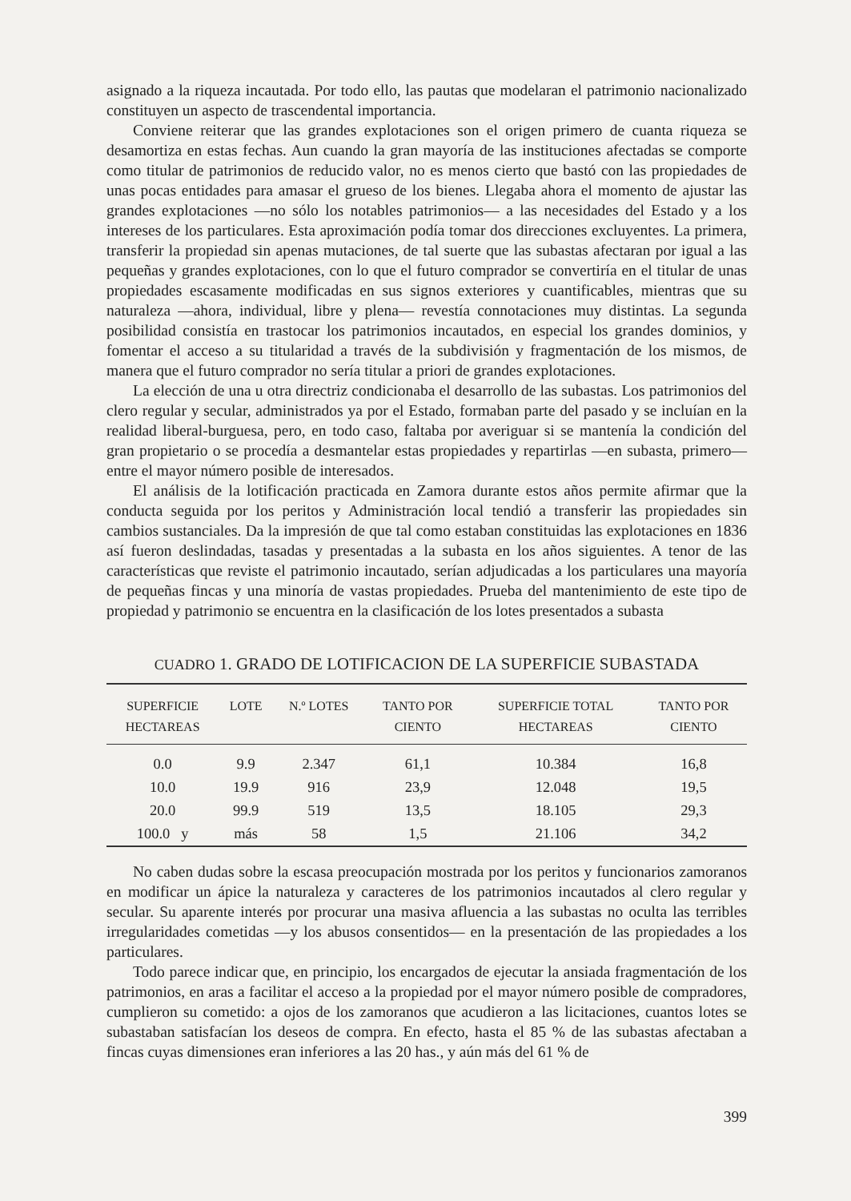asignado a la riqueza incautada. Por todo ello, las pautas que modelaran el patrimonio nacionalizado constituyen un aspecto de trascendental importancia.
Conviene reiterar que las grandes explotaciones son el origen primero de cuanta riqueza se desamortiza en estas fechas. Aun cuando la gran mayoría de las instituciones afectadas se comporte como titular de patrimonios de reducido valor, no es menos cierto que bastó con las propiedades de unas pocas entidades para amasar el grueso de los bienes. Llegaba ahora el momento de ajustar las grandes explotaciones —no sólo los notables patrimonios— a las necesidades del Estado y a los intereses de los particulares. Esta aproximación podía tomar dos direcciones excluyentes. La primera, transferir la propiedad sin apenas mutaciones, de tal suerte que las subastas afectaran por igual a las pequeñas y grandes explotaciones, con lo que el futuro comprador se convertiría en el titular de unas propiedades escasamente modificadas en sus signos exteriores y cuantificables, mientras que su naturaleza —ahora, individual, libre y plena— revestía connotaciones muy distintas. La segunda posibilidad consistía en trastocar los patrimonios incautados, en especial los grandes dominios, y fomentar el acceso a su titularidad a través de la subdivisión y fragmentación de los mismos, de manera que el futuro comprador no sería titular a priori de grandes explotaciones.
La elección de una u otra directriz condicionaba el desarrollo de las subastas. Los patrimonios del clero regular y secular, administrados ya por el Estado, formaban parte del pasado y se incluían en la realidad liberal-burguesa, pero, en todo caso, faltaba por averiguar si se mantenía la condición del gran propietario o se procedía a desmantelar estas propiedades y repartirlas —en subasta, primero— entre el mayor número posible de interesados.
El análisis de la lotificación practicada en Zamora durante estos años permite afirmar que la conducta seguida por los peritos y Administración local tendió a transferir las propiedades sin cambios sustanciales. Da la impresión de que tal como estaban constituidas las explotaciones en 1836 así fueron deslindadas, tasadas y presentadas a la subasta en los años siguientes. A tenor de las características que reviste el patrimonio incautado, serían adjudicadas a los particulares una mayoría de pequeñas fincas y una minoría de vastas propiedades. Prueba del mantenimiento de este tipo de propiedad y patrimonio se encuentra en la clasificación de los lotes presentados a subasta
CUADRO 1. GRADO DE LOTIFICACION DE LA SUPERFICIE SUBASTADA
| SUPERFICIE HECTAREAS | LOTE | N.º LOTES | TANTO POR CIENTO | SUPERFICIE TOTAL HECTAREAS | TANTO POR CIENTO |
| --- | --- | --- | --- | --- | --- |
| 0.0 | 9.9 | 2.347 | 61,1 | 10.384 | 16,8 |
| 10.0 | 19.9 | 916 | 23,9 | 12.048 | 19,5 |
| 20.0 | 99.9 | 519 | 13,5 | 18.105 | 29,3 |
| 100.0 y | más | 58 | 1,5 | 21.106 | 34,2 |
No caben dudas sobre la escasa preocupación mostrada por los peritos y funcionarios zamoranos en modificar un ápice la naturaleza y caracteres de los patrimonios incautados al clero regular y secular. Su aparente interés por procurar una masiva afluencia a las subastas no oculta las terribles irregularidades cometidas —y los abusos consentidos— en la presentación de las propiedades a los particulares.
Todo parece indicar que, en principio, los encargados de ejecutar la ansiada fragmentación de los patrimonios, en aras a facilitar el acceso a la propiedad por el mayor número posible de compradores, cumplieron su cometido: a ojos de los zamoranos que acudieron a las licitaciones, cuantos lotes se subastaban satisfacían los deseos de compra. En efecto, hasta el 85 % de las subastas afectaban a fincas cuyas dimensiones eran inferiores a las 20 has., y aún más del 61 % de
399